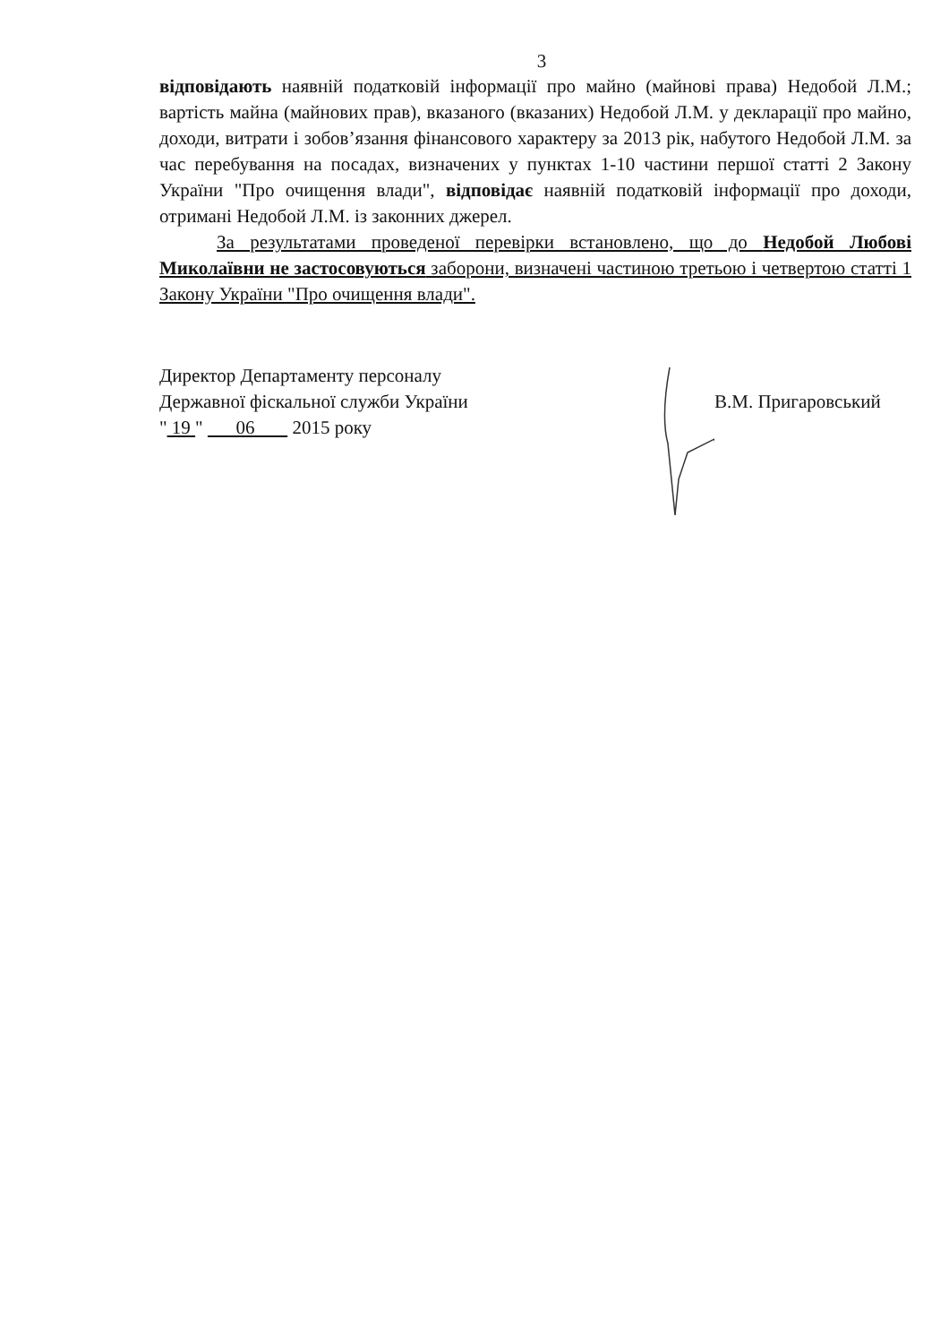3
відповідають наявній податковій інформації про майно (майнові права) Недобой Л.М.; вартість майна (майнових прав), вказаного (вказаних) Недобой Л.М. у декларації про майно, доходи, витрати і зобов’язання фінансового характеру за 2013 рік, набутого Недобой Л.М. за час перебування на посадах, визначених у пунктах 1-10 частини першої статті 2 Закону України "Про очищення влади", відповідає наявній податковій інформації про доходи, отримані Недобой Л.М. із законних джерел.
За результатами проведеної перевірки встановлено, що до Недобой Любові Миколаївни не застосовуються заборони, визначені частиною третьою і четвертою статті 1 Закону України "Про очищення влади".
Директор Департаменту персоналу
Державної фіскальної служби України
" 19 " 06 2015 року
В.М. Пригаровський